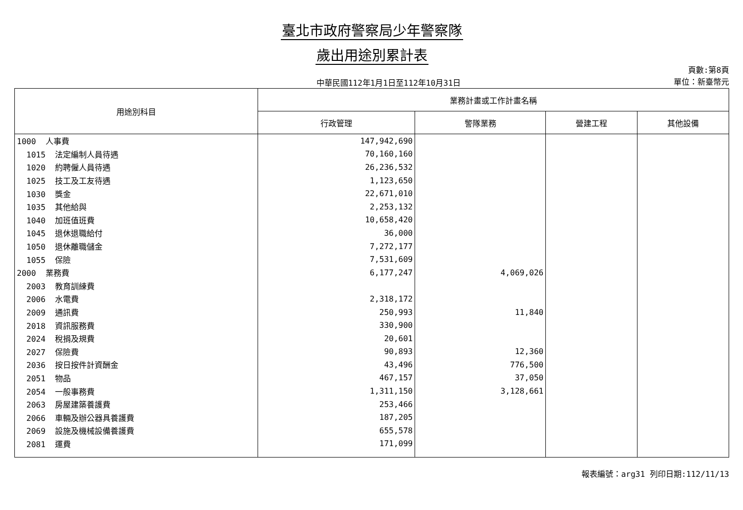臺北市政府警察局少年警察隊
歲出用途別累計表
中華民國112年1月1日至112年10月31日
頁數:第8頁
單位：新臺幣元
| 用途別科目 | 業務計畫或工作計畫名稱 | | | |
| --- | --- | --- | --- | --- |
| | 行政管理 | 警隊業務 | 營建工程 | 其他設備 |
| 1000 人事費 | 147,942,690 | | | |
| 1015 法定編制人員待遇 | 70,160,160 | | | |
| 1020 約聘僱人員待遇 | 26,236,532 | | | |
| 1025 技工及工友待遇 | 1,123,650 | | | |
| 1030 獎金 | 22,671,010 | | | |
| 1035 其他給與 | 2,253,132 | | | |
| 1040 加班值班費 | 10,658,420 | | | |
| 1045 退休退職給付 | 36,000 | | | |
| 1050 退休離職儲金 | 7,272,177 | | | |
| 1055 保險 | 7,531,609 | | | |
| 2000 業務費 | 6,177,247 | 4,069,026 | | |
| 2003 教育訓練費 | | | | |
| 2006 水電費 | 2,318,172 | | | |
| 2009 通訊費 | 250,993 | 11,840 | | |
| 2018 資訊服務費 | 330,900 | | | |
| 2024 稅捐及規費 | 20,601 | | | |
| 2027 保險費 | 90,893 | 12,360 | | |
| 2036 按日按件計資酬金 | 43,496 | 776,500 | | |
| 2051 物品 | 467,157 | 37,050 | | |
| 2054 一般事務費 | 1,311,150 | 3,128,661 | | |
| 2063 房屋建築養護費 | 253,466 | | | |
| 2066 車輛及辦公器具養護費 | 187,205 | | | |
| 2069 設施及機械設備養護費 | 655,578 | | | |
| 2081 運費 | 171,099 | | | |
報表編號：arg31 列印日期:112/11/13